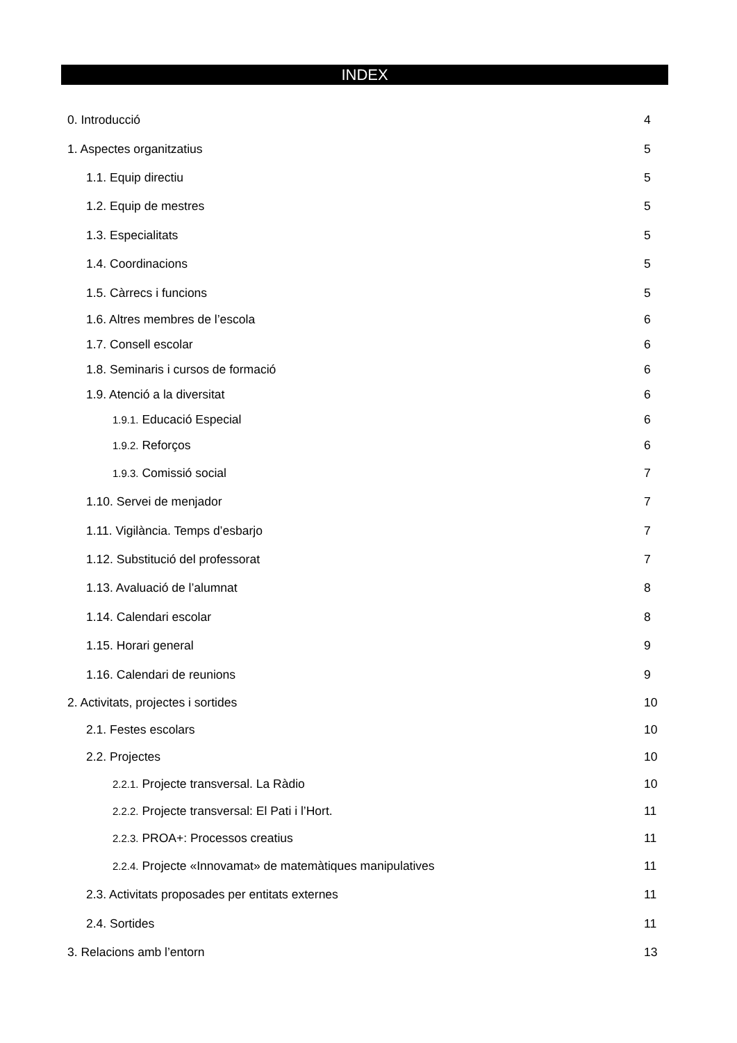INDEX
0. Introducció 4
1. Aspectes organitzatius 5
1.1. Equip directiu 5
1.2. Equip de mestres 5
1.3. Especialitats 5
1.4. Coordinacions 5
1.5. Càrrecs i funcions 5
1.6. Altres membres de l’escola 6
1.7. Consell escolar 6
1.8. Seminaris i cursos de formació 6
1.9. Atenció a la diversitat 6
1.9.1. Educació Especial 6
1.9.2. Reforços 6
1.9.3. Comissió social 7
1.10. Servei de menjador 7
1.11. Vigilància. Temps d’esbarjo 7
1.12. Substitució del professorat 7
1.13. Avaluació de l’alumnat 8
1.14. Calendari escolar 8
1.15. Horari general 9
1.16. Calendari de reunions 9
2. Activitats, projectes i sortides 10
2.1. Festes escolars 10
2.2. Projectes 10
2.2.1. Projecte transversal. La Ràdio 10
2.2.2. Projecte transversal: El Pati i l’Hort. 11
2.2.3. PROA+: Processos creatius 11
2.2.4. Projecte «Innovamat» de matemàtiques manipulatives 11
2.3. Activitats proposades per entitats externes 11
2.4. Sortides 11
3. Relacions amb l’entorn 13